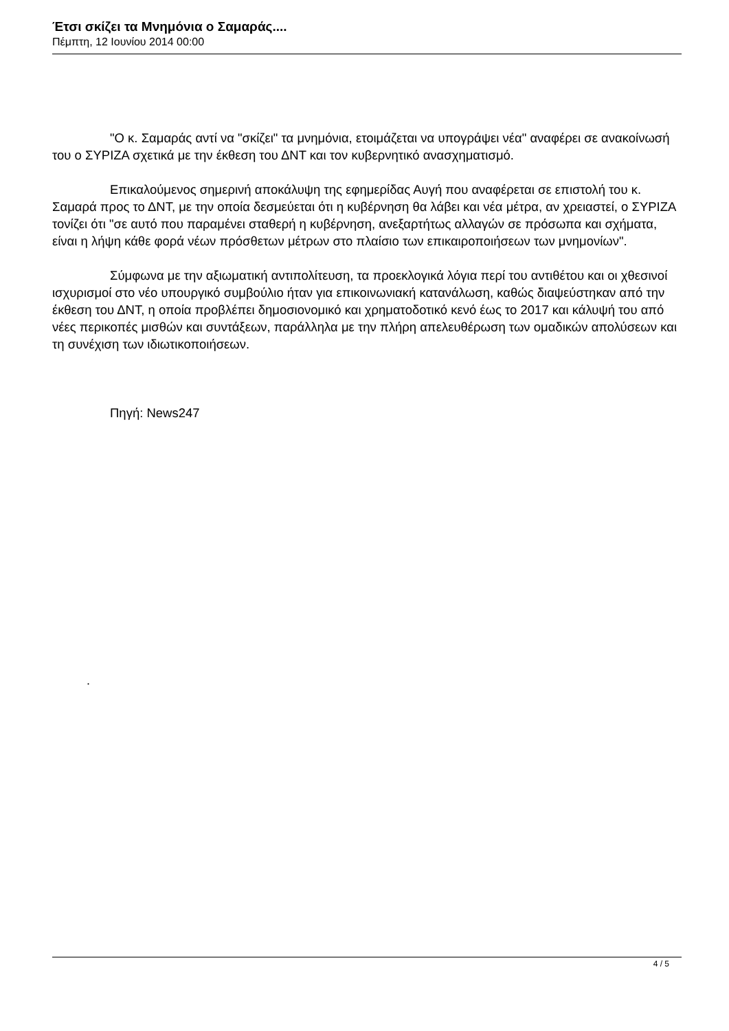Έτσι σκίζει τα Μνημόνια ο Σαμαράς....
Πέμπτη, 12 Ιουνίου 2014 00:00
"Ο κ. Σαμαράς αντί να "σκίζει" τα μνημόνια, ετοιμάζεται να υπογράψει νέα" αναφέρει σε ανακοίνωσή του ο ΣΥΡΙΖΑ σχετικά με την έκθεση του ΔΝΤ και τον κυβερνητικό ανασχηματισμό.
Επικαλούμενος σημερινή αποκάλυψη της εφημερίδας Αυγή που αναφέρεται σε επιστολή του κ. Σαμαρά προς το ΔΝΤ, με την οποία δεσμεύεται ότι η κυβέρνηση θα λάβει και νέα μέτρα, αν χρειαστεί, ο ΣΥΡΙΖΑ τονίζει ότι "σε αυτό που παραμένει σταθερή η κυβέρνηση, ανεξαρτήτως αλλαγών σε πρόσωπα και σχήματα, είναι η λήψη κάθε φορά νέων πρόσθετων μέτρων στο πλαίσιο των επικαιροποιήσεων των μνημονίων".
Σύμφωνα με την αξιωματική αντιπολίτευση, τα προεκλογικά λόγια περί του αντιθέτου και οι χθεσινοί ισχυρισμοί στο νέο υπουργικό συμβούλιο ήταν για επικοινωνιακή κατανάλωση, καθώς διαψεύστηκαν από την έκθεση του ΔΝΤ, η οποία προβλέπει δημοσιονομικό και χρηματοδοτικό κενό έως το 2017 και κάλυψή του από νέες περικοπές μισθών και συντάξεων, παράλληλα με την πλήρη απελευθέρωση των ομαδικών απολύσεων και τη συνέχιση των ιδιωτικοποιήσεων.
Πηγή: News247
.
4 / 5